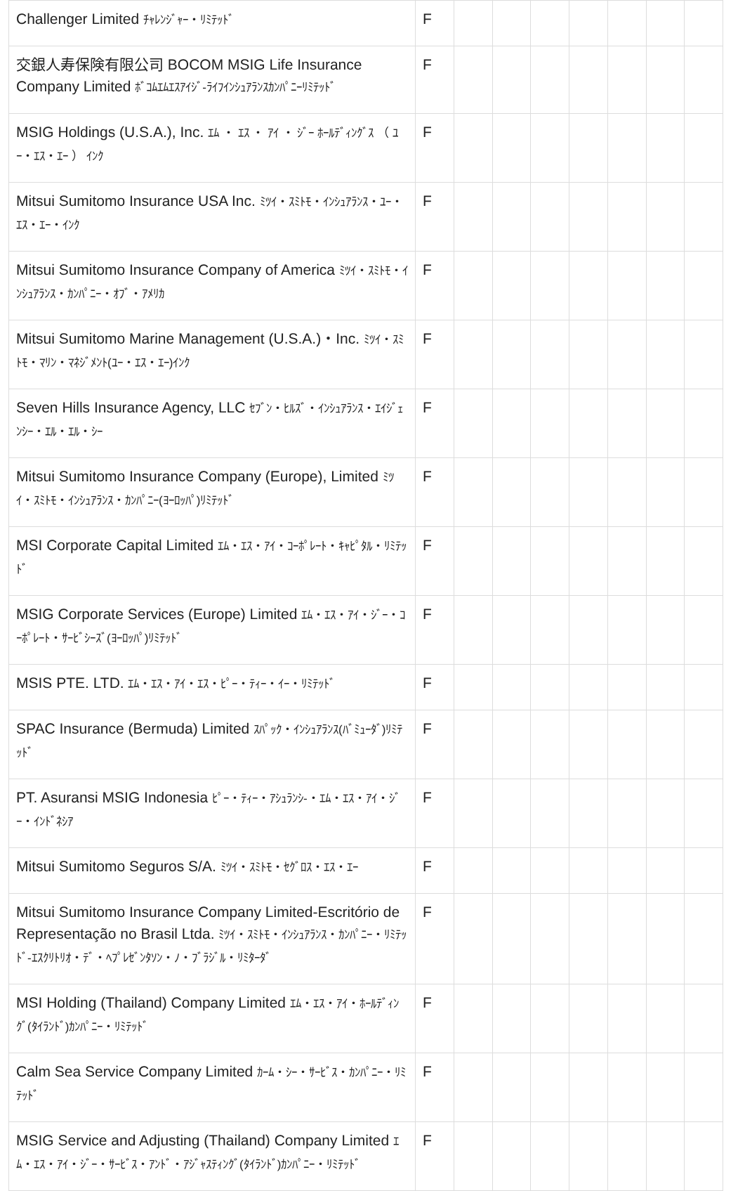| Challenger Limited ﾁｬﾚﾝｼﾞｬｰ・ﾘﾐﾃｯﾄﾞ | F | | | | | | | |
| 交銀人寿保険有限公司 BOCOM MSIG Life Insurance Company Limited ﾎﾞｺﾑｴﾑｴｽｱｲｼﾞ-ﾗｲﾌｲﾝｼｭｱﾗﾝｽｶﾝﾊﾟﾆｰﾘﾐﾃｯﾄﾞ | F | | | | | | | |
| MSIG Holdings (U.S.A.), Inc. ｴﾑ ・ ｴｽ ・ ｱｲ ・ ｼﾞｰ ﾎｰﾙﾃﾞｨﾝｸﾞｽ （ ﾕｰ・ｴｽ・ｴｰ ） ｲﾝｸ | F | | | | | | | |
| Mitsui Sumitomo Insurance USA Inc. ﾐﾂｲ・ｽﾐﾄﾓ・ｲﾝｼｭｱﾗﾝｽ・ﾕｰ・ｴｽ・ｴｰ・ｲﾝｸ | F | | | | | | | |
| Mitsui Sumitomo Insurance Company of America ﾐﾂｲ・ｽﾐﾄﾓ・ｲﾝｼｭｱﾗﾝｽ・ｶﾝﾊﾟﾆｰ・ｵﾌﾞ・ｱﾒﾘｶ | F | | | | | | | |
| Mitsui Sumitomo Marine Management (U.S.A.)・Inc. ﾐﾂｲ・ｽﾐﾄﾓ・ﾏﾘﾝ・ﾏﾈｼﾞﾒﾝﾄ(ﾕｰ・ｴｽ・ｴｰ)ｲﾝｸ | F | | | | | | | |
| Seven Hills Insurance Agency, LLC ｾﾌﾞﾝ・ﾋﾙｽﾞ・ｲﾝｼｭｱﾗﾝｽ・ｴｲｼﾞｪﾝｼｰ・ｴﾙ・ｴﾙ・ｼｰ | F | | | | | | | |
| Mitsui Sumitomo Insurance Company (Europe), Limited ﾐﾂｲ・ｽﾐﾄﾓ・ｲﾝｼｭｱﾗﾝｽ・ｶﾝﾊﾟﾆｰ(ﾖｰﾛｯﾊﾟ)ﾘﾐﾃｯﾄﾞ | F | | | | | | | |
| MSI Corporate Capital Limited ｴﾑ・ｴｽ・ｱｲ・ｺｰﾎﾟﾚｰﾄ・ｷｬﾋﾟﾀﾙ・ﾘﾐﾃｯﾄﾞ | F | | | | | | | |
| MSIG Corporate Services (Europe) Limited ｴﾑ・ｴｽ・ｱｲ・ｼﾞｰ・ｺｰﾎﾟﾚｰﾄ・ｻｰﾋﾞｼｰｽﾞ(ﾖｰﾛｯﾊﾟ)ﾘﾐﾃｯﾄﾞ | F | | | | | | | |
| MSIS PTE. LTD. ｴﾑ・ｴｽ・ｱｲ・ｴｽ・ﾋﾟｰ・ﾃｨｰ・ｲｰ・ﾘﾐﾃｯﾄﾞ | F | | | | | | | |
| SPAC Insurance (Bermuda) Limited ｽﾊﾟｯｸ・ｲﾝｼｭｱﾗﾝｽ(ﾊﾞﾐｭｰﾀﾞ)ﾘﾐﾃｯﾄﾞ | F | | | | | | | |
| PT. Asuransi MSIG Indonesia ﾋﾟｰ・ﾃｨｰ・ｱｼｭﾗﾝｼ-・ｴﾑ・ｴｽ・ｱｲ・ｼﾞｰ・ｲﾝﾄﾞﾈｼｱ | F | | | | | | | |
| Mitsui Sumitomo Seguros S/A. ﾐﾂｲ・ｽﾐﾄﾓ・ｾｸﾞﾛｽ・ｴｽ・ｴｰ | F | | | | | | | |
| Mitsui Sumitomo Insurance Company Limited-Escritório de Representação no Brasil Ltda. ﾐﾂｲ・ｽﾐﾄﾓ・ｲﾝｼｭｱﾗﾝｽ・ｶﾝﾊﾟﾆｰ・ﾘﾐﾃｯﾄﾞ-ｴｽｸﾘﾄﾘｵ・ﾃﾞ・ﾍﾌﾟﾚｾﾞﾝﾀｿﾝ・ﾉ・ﾌﾞﾗｼﾞﾙ・ﾘﾐﾀｰﾀﾞ | F | | | | | | | |
| MSI Holding (Thailand) Company Limited ｴﾑ・ｴｽ・ｱｲ・ﾎｰﾙﾃﾞｨﾝｸﾞ(ﾀｲﾗﾝﾄﾞ)ｶﾝﾊﾟﾆｰ・ﾘﾐﾃｯﾄﾞ | F | | | | | | | |
| Calm Sea Service Company Limited ｶｰﾑ・ｼｰ・ｻｰﾋﾞｽ・ｶﾝﾊﾟﾆｰ・ﾘﾐﾃｯﾄﾞ | F | | | | | | | |
| MSIG Service and Adjusting (Thailand) Company Limited ｴﾑ・ｴｽ・ｱｲ・ｼﾞｰ・ｻｰﾋﾞｽ・ｱﾝﾄﾞ・ｱｼﾞｬｽﾃｨﾝｸﾞ(ﾀｲﾗﾝﾄﾞ)ｶﾝﾊﾟﾆｰ・ﾘﾐﾃｯﾄﾞ | F | | | | | | | |